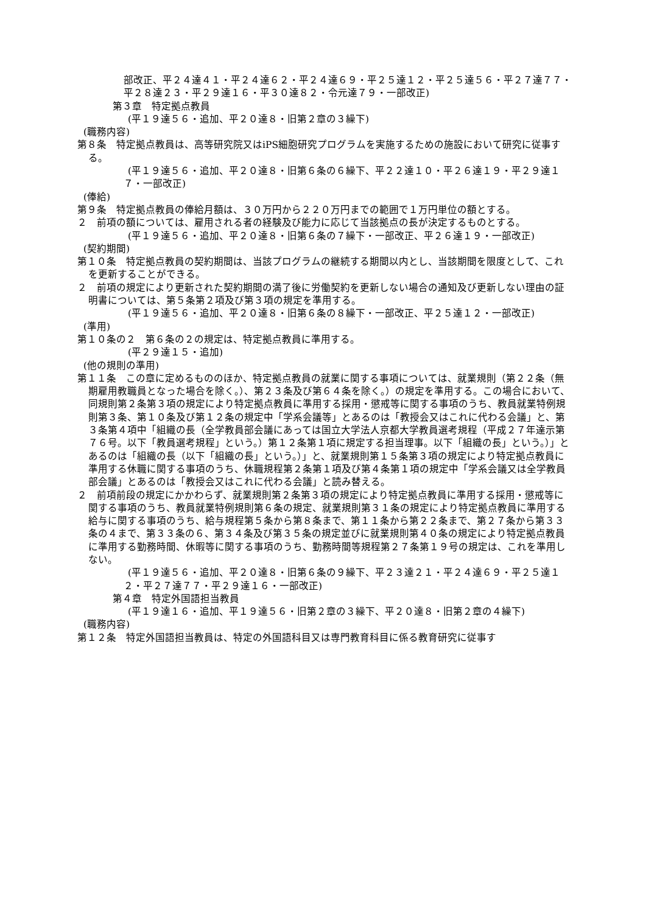部改正、平２４達４１・平２４達６２・平２４達６９・平２５達１２・平２５達５６・平２７達７７・平２８達２３・平２９達１６・平３０達８２・令元達７９・一部改正)
第３章　特定拠点教員
　(平１９達５６・追加、平２０達８・旧第２章の３繰下)
(職務内容)
第８条　特定拠点教員は、高等研究院又はiPS細胞研究プログラムを実施するための施設において研究に従事する。
　(平１９達５６・追加、平２０達８・旧第６条の６繰下、平２２達１０・平２６達１９・平２９達１７・一部改正)
(俸給)
第９条　特定拠点教員の俸給月額は、３０万円から２２０万円までの範囲で１万円単位の額とする。
２　前項の額については、雇用される者の経験及び能力に応じて当該拠点の長が決定するものとする。
　(平１９達５６・追加、平２０達８・旧第６条の７繰下・一部改正、平２６達１９・一部改正)
(契約期間)
第１０条　特定拠点教員の契約期間は、当該プログラムの継続する期間以内とし、当該期間を限度として、これを更新することができる。
２　前項の規定により更新された契約期間の満了後に労働契約を更新しない場合の通知及び更新しない理由の証明書については、第５条第２項及び第３項の規定を準用する。
　(平１９達５６・追加、平２０達８・旧第６条の８繰下・一部改正、平２５達１２・一部改正)
(準用)
第１０条の２　第６条の２の規定は、特定拠点教員に準用する。
　(平２９達１５・追加)
(他の規則の準用)
第１１条　この章に定めるもののほか、特定拠点教員の就業に関する事項については、就業規則（第２２条（無期雇用教職員となった場合を除く。）、第２３条及び第６４条を除く。）の規定を準用する。この場合において、同規則第２条第３項の規定により特定拠点教員に準用する採用・懲戒等に関する事項のうち、教員就業特例規則第３条、第１０条及び第１２条の規定中「学系会議等」とあるのは「教授会又はこれに代わる会議」と、第３条第４項中「組織の長（全学教員部会議にあっては国立大学法人京都大学教員選考規程（平成２７年達示第７６号。以下「教員選考規程」という。）第１２条第１項に規定する担当理事。以下「組織の長」という。）」とあるのは「組織の長（以下「組織の長」という。）」と、就業規則第１５条第３項の規定により特定拠点教員に準用する休職に関する事項のうち、休職規程第２条第１項及び第４条第１項の規定中「学系会議又は全学教員部会議」とあるのは「教授会又はこれに代わる会議」と読み替える。
２　前項前段の規定にかかわらず、就業規則第２条第３項の規定により特定拠点教員に準用する採用・懲戒等に関する事項のうち、教員就業特例規則第６条の規定、就業規則第３１条の規定により特定拠点教員に準用する給与に関する事項のうち、給与規程第５条から第８条まで、第１１条から第２２条まで、第２７条から第３３条の４まで、第３３条の６、第３４条及び第３５条の規定並びに就業規則第４０条の規定により特定拠点教員に準用する勤務時間、休暇等に関する事項のうち、勤務時間等規程第２７条第１９号の規定は、これを準用しない。
　(平１９達５６・追加、平２０達８・旧第６条の９繰下、平２３達２１・平２４達６９・平２５達１２・平２７達７７・平２９達１６・一部改正)
第４章　特定外国語担当教員
　(平１９達１６・追加、平１９達５６・旧第２章の３繰下、平２０達８・旧第２章の４繰下)
(職務内容)
第１２条　特定外国語担当教員は、特定の外国語科目又は専門教育科目に係る教育研究に従事す